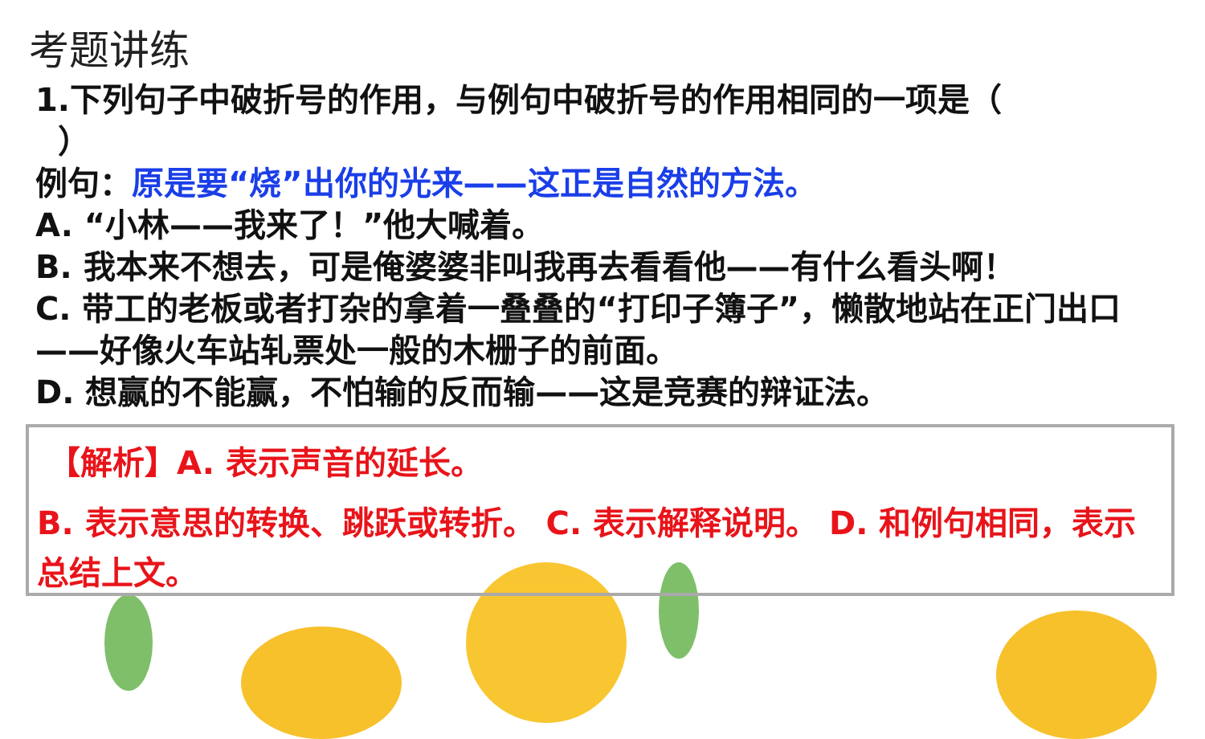考题讲练
1.下列句子中破折号的作用，与例句中破折号的作用相同的一项是（
）
例句：原是要“烧”出你的光来——这正是自然的方法。
A. “小林——我来了！”他大喊着。
B. 我本来不想去，可是俺婆婆非叫我再去看看他——有什么看头啊！
C. 带工的老板或者打杂的拿着一叠叠的“打印子簿子”，懒散地站在正门出口——好像火车站轧票处一般的木栅子的前面。
D. 想赢的不能赢，不怕输的反而输——这是竞赛的辩证法。
【解析】A. 表示声音的延长。
B. 表示意思的转换、跳跃或转折。 C. 表示解释说明。 D. 和例句相同，表示总结上文。